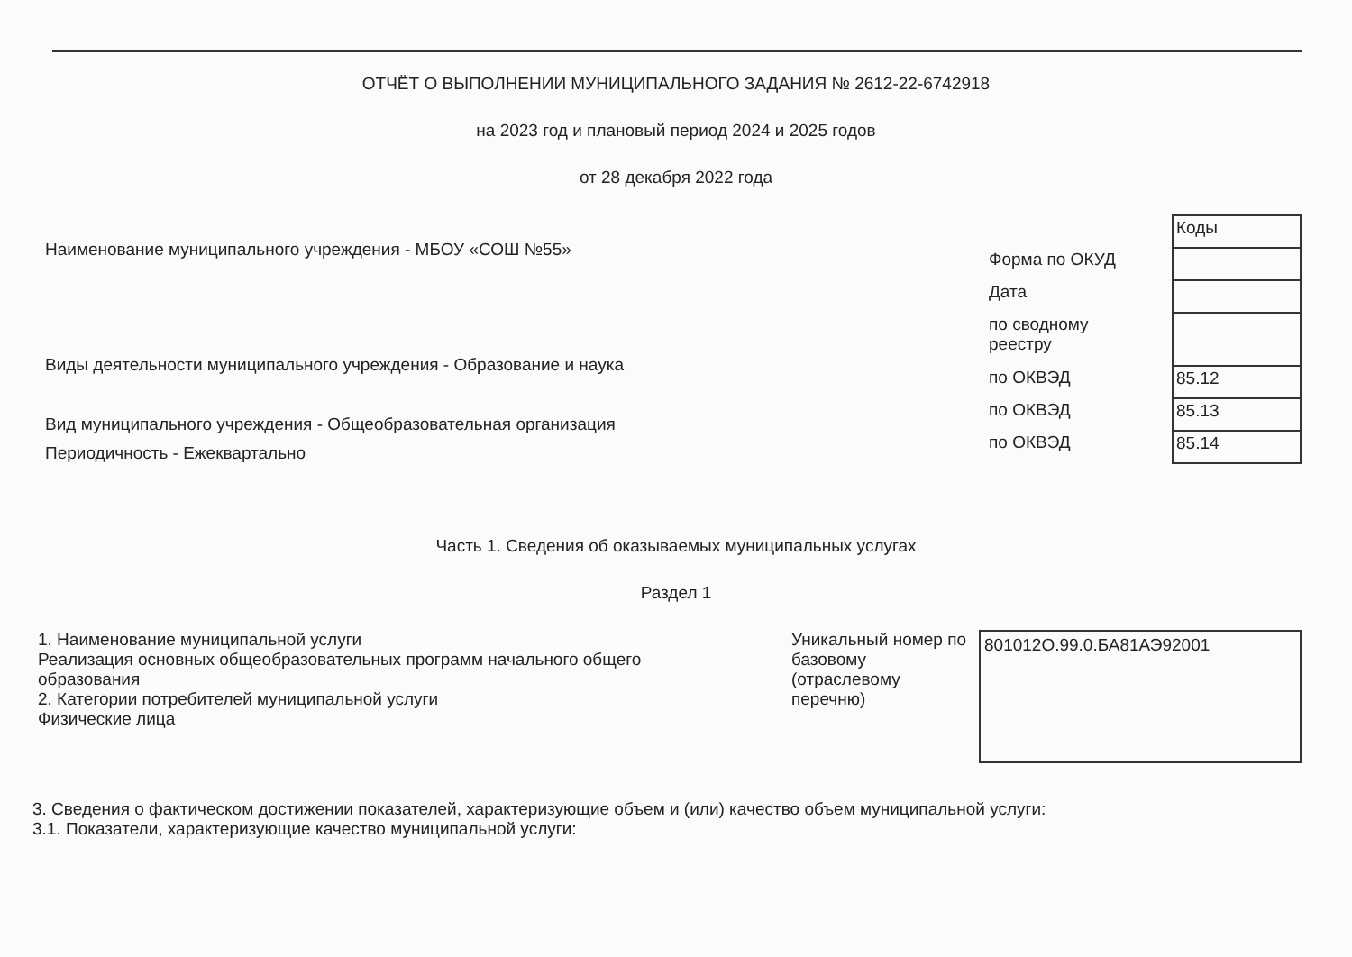ОТЧЁТ О ВЫПОЛНЕНИИ МУНИЦИПАЛЬНОГО ЗАДАНИЯ № 2612-22-6742918
на 2023 год и плановый период 2024 и 2025 годов
от 28 декабря 2022 года
Наименование муниципального учреждения - МБОУ «СОШ №55»
Виды деятельности муниципального учреждения - Образование и наука
Вид муниципального учреждения - Общеобразовательная организация
Периодичность - Ежеквартально
| | Коды |
| Форма по ОКУД | |
| Дата | |
| по сводному реестру | |
| по ОКВЭД | 85.12 |
| по ОКВЭД | 85.13 |
| по ОКВЭД | 85.14 |
Часть 1. Сведения об оказываемых муниципальных услугах
Раздел 1
1. Наименование муниципальной услуги
Реализация основных общеобразовательных программ начального общего
образования
2. Категории потребителей муниципальной услуги
Физические лица
Уникальный номер по базовому (отраслевому перечню)
801012О.99.0.БА81АЭ92001
3. Сведения о фактическом достижении показателей, характеризующие объем и (или) качество объем муниципальной услуги:
3.1. Показатели, характеризующие качество муниципальной услуги: